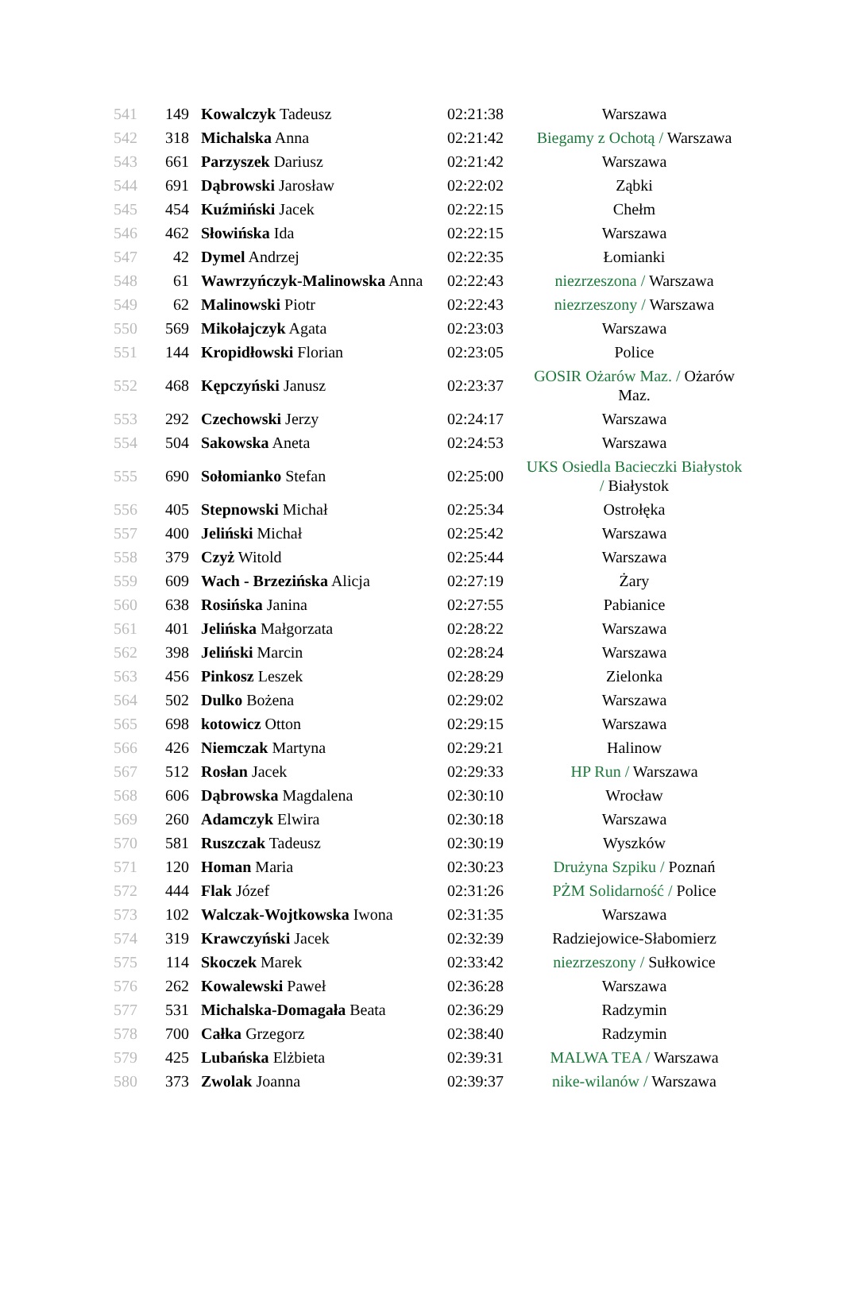| 541 | 149 | Kowalczyk Tadeusz | 02:21:38 | Warszawa |
| 542 | 318 | Michalska Anna | 02:21:42 | Biegamy z Ochotą / Warszawa |
| 543 | 661 | Parzyszek Dariusz | 02:21:42 | Warszawa |
| 544 | 691 | Dąbrowski Jarosław | 02:22:02 | Ząbki |
| 545 | 454 | Kuźmiński Jacek | 02:22:15 | Chełm |
| 546 | 462 | Słowińska Ida | 02:22:15 | Warszawa |
| 547 | 42 | Dymel Andrzej | 02:22:35 | Łomianki |
| 548 | 61 | Wawrzyńczyk-Malinowska Anna | 02:22:43 | niezrzeszona / Warszawa |
| 549 | 62 | Malinowski Piotr | 02:22:43 | niezrzeszony / Warszawa |
| 550 | 569 | Mikołajczyk Agata | 02:23:03 | Warszawa |
| 551 | 144 | Kropidłowski Florian | 02:23:05 | Police |
| 552 | 468 | Kępczyński Janusz | 02:23:37 | GOSIR Ożarów Maz. / Ożarów Maz. |
| 553 | 292 | Czechowski Jerzy | 02:24:17 | Warszawa |
| 554 | 504 | Sakowska Aneta | 02:24:53 | Warszawa |
| 555 | 690 | Sołomianko Stefan | 02:25:00 | UKS Osiedla Bacieczki Białystok / Białystok |
| 556 | 405 | Stepnowski Michał | 02:25:34 | Ostrołęka |
| 557 | 400 | Jeliński Michał | 02:25:42 | Warszawa |
| 558 | 379 | Czyż Witold | 02:25:44 | Warszawa |
| 559 | 609 | Wach - Brzezińska Alicja | 02:27:19 | Żary |
| 560 | 638 | Rosińska Janina | 02:27:55 | Pabianice |
| 561 | 401 | Jelińska Małgorzata | 02:28:22 | Warszawa |
| 562 | 398 | Jeliński Marcin | 02:28:24 | Warszawa |
| 563 | 456 | Pinkosz Leszek | 02:28:29 | Zielonka |
| 564 | 502 | Dulko Bożena | 02:29:02 | Warszawa |
| 565 | 698 | kotowicz Otton | 02:29:15 | Warszawa |
| 566 | 426 | Niemczak Martyna | 02:29:21 | Halinow |
| 567 | 512 | Rosłan Jacek | 02:29:33 | HP Run / Warszawa |
| 568 | 606 | Dąbrowska Magdalena | 02:30:10 | Wrocław |
| 569 | 260 | Adamczyk Elwira | 02:30:18 | Warszawa |
| 570 | 581 | Ruszczak Tadeusz | 02:30:19 | Wyszków |
| 571 | 120 | Homan Maria | 02:30:23 | Drużyna Szpiku / Poznań |
| 572 | 444 | Flak Józef | 02:31:26 | PŻM Solidarność / Police |
| 573 | 102 | Walczak-Wojtkowska Iwona | 02:31:35 | Warszawa |
| 574 | 319 | Krawczyński Jacek | 02:32:39 | Radziejowice-Słabomierz |
| 575 | 114 | Skoczek Marek | 02:33:42 | niezrzeszony / Sułkowice |
| 576 | 262 | Kowalewski Paweł | 02:36:28 | Warszawa |
| 577 | 531 | Michalska-Domagała Beata | 02:36:29 | Radzymin |
| 578 | 700 | Całka Grzegorz | 02:38:40 | Radzymin |
| 579 | 425 | Lubańska Elżbieta | 02:39:31 | MALWA TEA / Warszawa |
| 580 | 373 | Zwolak Joanna | 02:39:37 | nike-wilanów / Warszawa |